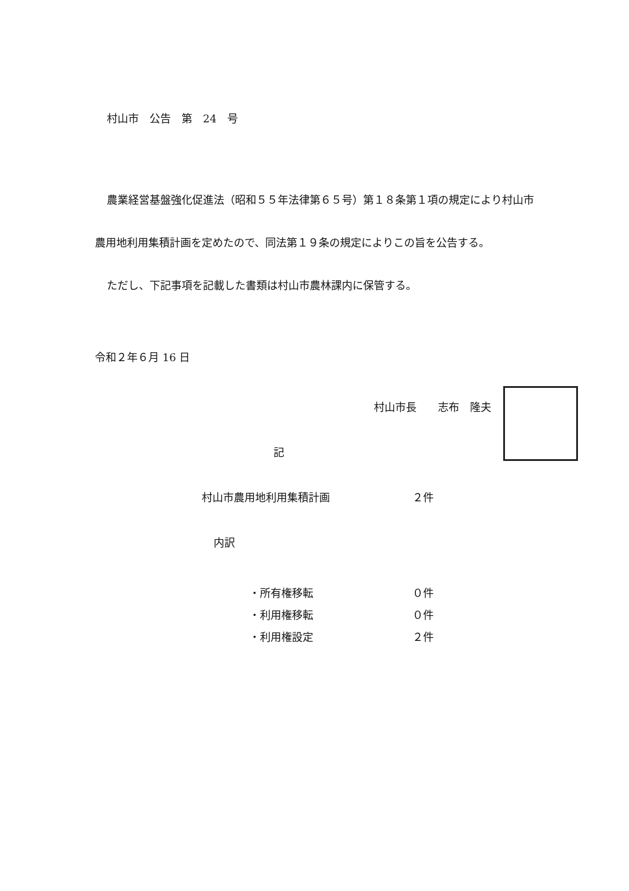村山市　公告　第　24　号
農業経営基盤強化促進法（昭和５５年法律第６５号）第１８条第１項の規定により村山市農用地利用集積計画を定めたので、同法第１９条の規定によりこの旨を公告する。
ただし、下記事項を記載した書類は村山市農林課内に保管する。
令和２年６月 16 日
村山市長　　志布　隆夫
記
村山市農用地利用集積計画 ２件
内訳
・所有権移転 ０件
・利用権移転 ０件
・利用権設定 ２件